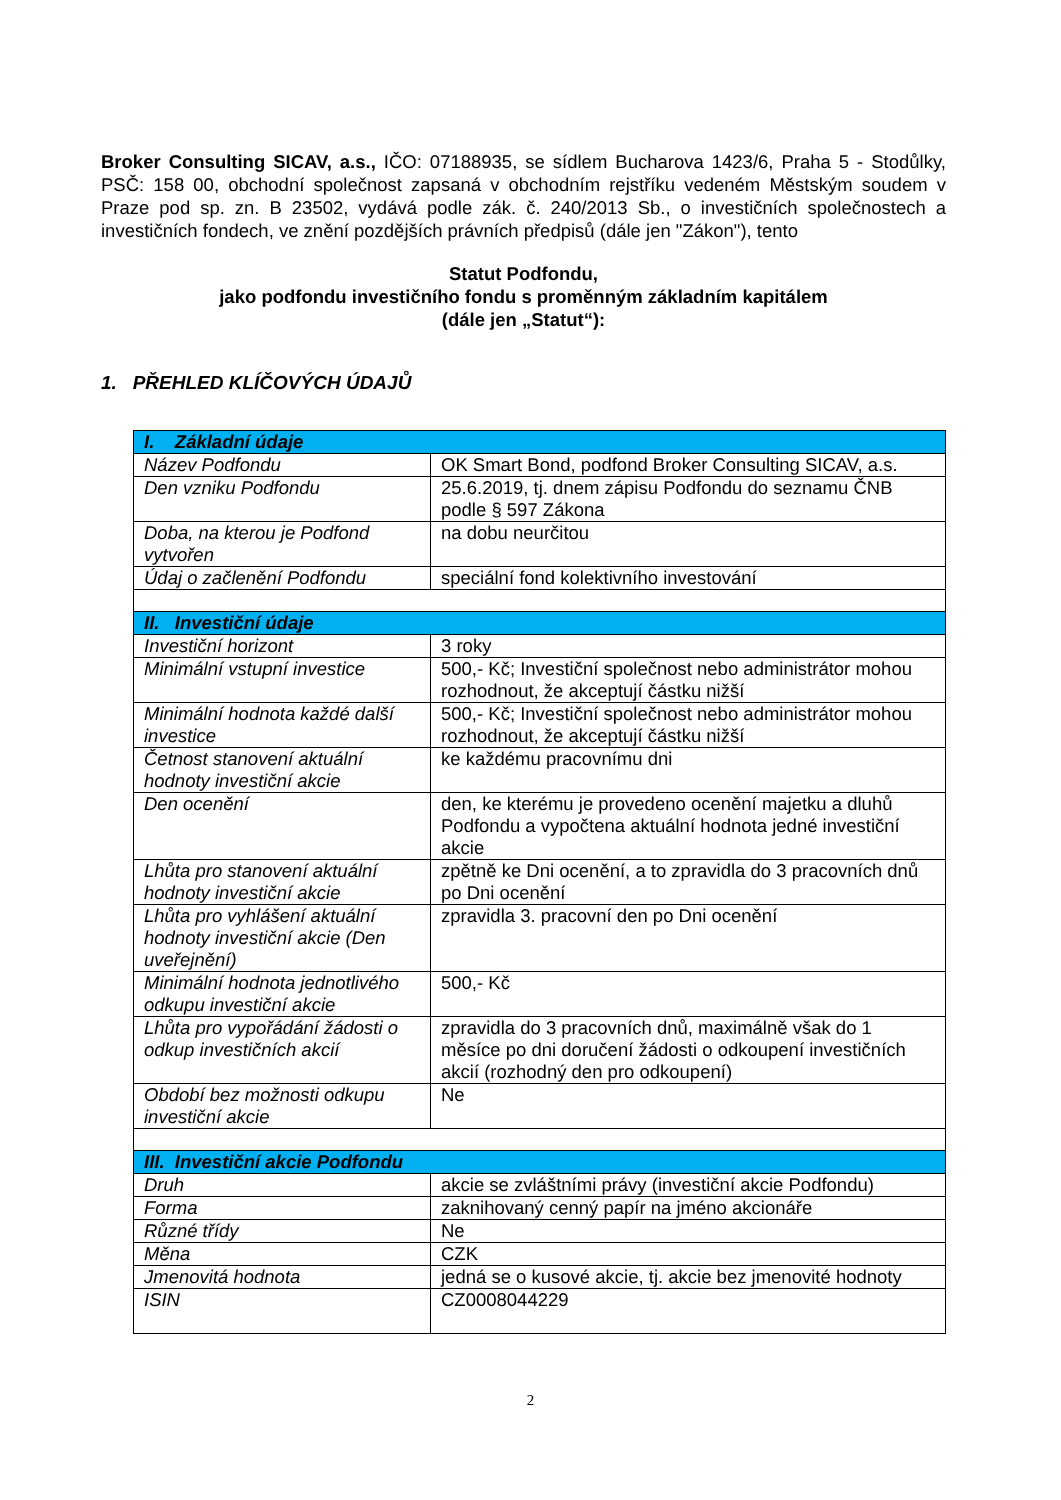Broker Consulting SICAV, a.s., IČO: 07188935, se sídlem Bucharova 1423/6, Praha 5 - Stodůlky, PSČ: 158 00, obchodní společnost zapsaná v obchodním rejstříku vedeném Městským soudem v Praze pod sp. zn. B 23502, vydává podle zák. č. 240/2013 Sb., o investičních společnostech a investičních fondech, ve znění pozdějších právních předpisů (dále jen "Zákon"), tento
Statut Podfondu,
jako podfondu investičního fondu s proměnným základním kapitálem
(dále jen „Statut“):
1. PŘEHLED KLÍČOVÝCH ÚDAJŮ
| I. Základní údaje | |
| --- | --- |
| Název Podfondu | OK Smart Bond, podfond Broker Consulting SICAV, a.s. |
| Den vzniku Podfondu | 25.6.2019, tj. dnem zápisu Podfondu do seznamu ČNB podle § 597 Zákona |
| Doba, na kterou je Podfond vytvořen | na dobu neurčitou |
| Údaj o začlenění Podfondu | speciální fond kolektivního investování |
| II. Investiční údaje | |
| Investiční horizont | 3 roky |
| Minimální vstupní investice | 500,- Kč; Investiční společnost nebo administrátor mohou rozhodnout, že akceptují částku nižší |
| Minimální hodnota každé další investice | 500,- Kč; Investiční společnost nebo administrátor mohou rozhodnout, že akceptují částku nižší |
| Četnost stanovení aktuální hodnoty investiční akcie | ke každému pracovnímu dni |
| Den ocenění | den, ke kterému je provedeno ocenění majetku a dluhů Podfondu a vypočtena aktuální hodnota jedné investiční akcie |
| Lhůta pro stanovení aktuální hodnoty investiční akcie | zpětně ke Dni ocenění, a to zpravidla do 3 pracovních dnů po Dni ocenění |
| Lhůta pro vyhlášení aktuální hodnoty investiční akcie (Den uveřejnění) | zpravidla 3. pracovní den po Dni ocenění |
| Minimální hodnota jednotlivého odkupu investiční akcie | 500,- Kč |
| Lhůta pro vypořádání žádosti o odkup investičních akcií | zpravidla do 3 pracovních dnů, maximálně však do 1 měsíce po dni doručení žádosti o odkoupení investičních akcií (rozhodný den pro odkoupení) |
| Období bez možnosti odkupu investiční akcie | Ne |
| III. Investiční akcie Podfondu | |
| Druh | akcie se zvláštními právy (investiční akcie Podfondu) |
| Forma | zaknihovaný cenný papír na jméno akcionáře |
| Různé třídy | Ne |
| Měna | CZK |
| Jmenovitá hodnota | jedná se o kusové akcie, tj. akcie bez jmenovité hodnoty |
| ISIN | CZ0008044229 |
2